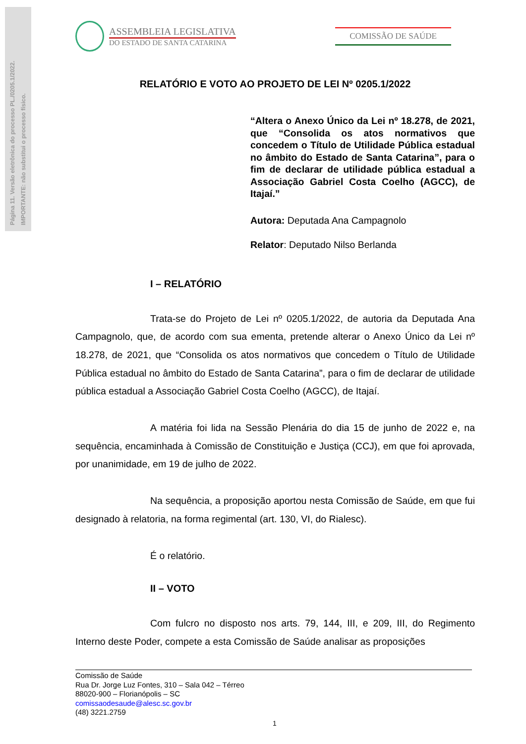Página 11. Versão eletrônica do processo PL./0205.1/2022.
IMPORTANTE: não substitui o processo físico.
ASSEMBLEIA LEGISLATIVA
DO ESTADO DE SANTA CATARINA
COMISSÃO DE SAÚDE
RELATÓRIO E VOTO AO PROJETO DE LEI Nº 0205.1/2022
“Altera o Anexo Único da Lei nº 18.278, de 2021, que “Consolida os atos normativos que concedem o Título de Utilidade Pública estadual no âmbito do Estado de Santa Catarina”, para o fim de declarar de utilidade pública estadual a Associação Gabriel Costa Coelho (AGCC), de Itajaí.”
Autora: Deputada Ana Campagnolo
Relator: Deputado Nilso Berlanda
I – RELATÓRIO
Trata-se do Projeto de Lei nº 0205.1/2022, de autoria da Deputada Ana Campagnolo, que, de acordo com sua ementa, pretende alterar o Anexo Único da Lei nº 18.278, de 2021, que “Consolida os atos normativos que concedem o Título de Utilidade Pública estadual no âmbito do Estado de Santa Catarina”, para o fim de declarar de utilidade pública estadual a Associação Gabriel Costa Coelho (AGCC), de Itajaí.
A matéria foi lida na Sessão Plenária do dia 15 de junho de 2022 e, na sequência, encaminhada à Comissão de Constituição e Justiça (CCJ), em que foi aprovada, por unanimidade, em 19 de julho de 2022.
Na sequência, a proposição aportou nesta Comissão de Saúde, em que fui designado à relatoria, na forma regimental (art. 130, VI, do Rialesc).
É o relatório.
II – VOTO
Com fulcro no disposto nos arts. 79, 144, III, e 209, III, do Regimento Interno deste Poder, compete a esta Comissão de Saúde analisar as proposições
Comissão de Saúde
Rua Dr. Jorge Luz Fontes, 310 – Sala 042 – Térreo
88020-900 – Florianópolis – SC
comissaodesaude@alesc.sc.gov.br
(48) 3221.2759
1